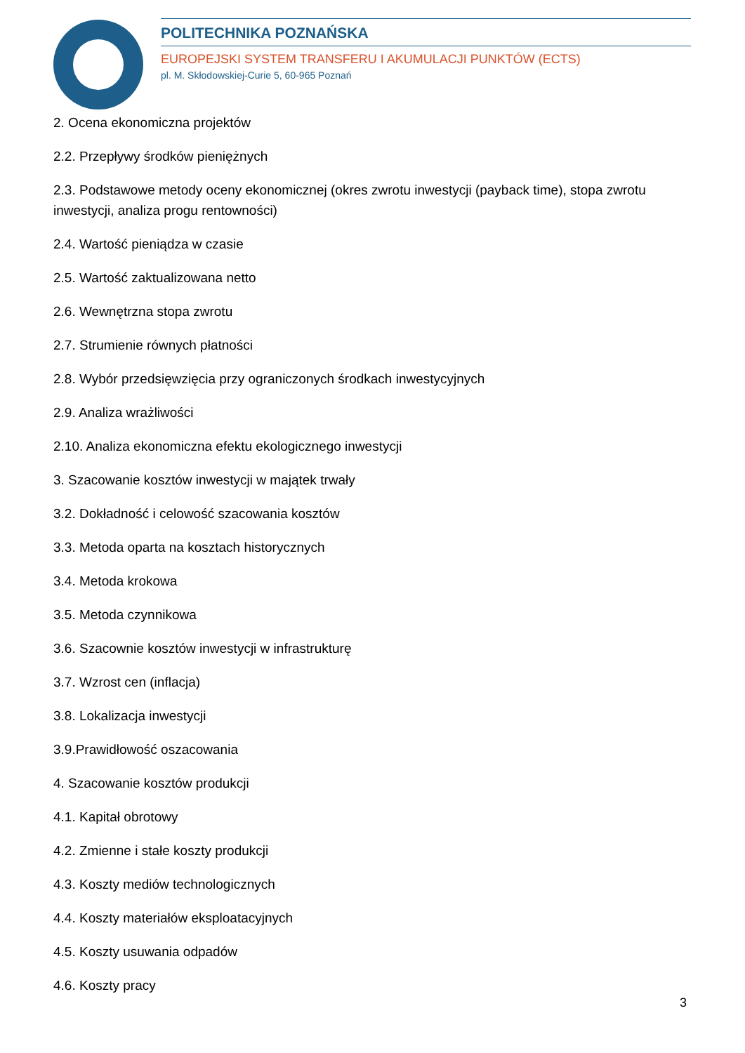POLITECHNIKA POZNAŃSKA
EUROPEJSKI SYSTEM TRANSFERU I AKUMULACJI PUNKTÓW (ECTS)
pl. M. Skłodowskiej-Curie 5, 60-965 Poznań
2. Ocena ekonomiczna projektów
2.2. Przepływy środków pieniężnych
2.3. Podstawowe metody oceny ekonomicznej (okres zwrotu inwestycji (payback time), stopa zwrotu inwestycji, analiza progu rentowności)
2.4. Wartość pieniądza w czasie
2.5. Wartość zaktualizowana netto
2.6. Wewnętrzna stopa zwrotu
2.7. Strumienie równych płatności
2.8. Wybór przedsięwzięcia przy ograniczonych środkach inwestycyjnych
2.9. Analiza wrażliwości
2.10. Analiza ekonomiczna efektu ekologicznego inwestycji
3. Szacowanie kosztów inwestycji w majątek trwały
3.2. Dokładność i celowość szacowania kosztów
3.3. Metoda oparta na kosztach historycznych
3.4. Metoda krokowa
3.5. Metoda czynnikowa
3.6. Szacownie kosztów inwestycji w infrastrukturę
3.7. Wzrost cen (inflacja)
3.8. Lokalizacja inwestycji
3.9.Prawidłowość oszacowania
4. Szacowanie kosztów produkcji
4.1. Kapitał obrotowy
4.2. Zmienne i stałe koszty produkcji
4.3. Koszty mediów technologicznych
4.4. Koszty materiałów eksploatacyjnych
4.5. Koszty usuwania odpadów
4.6. Koszty pracy
3